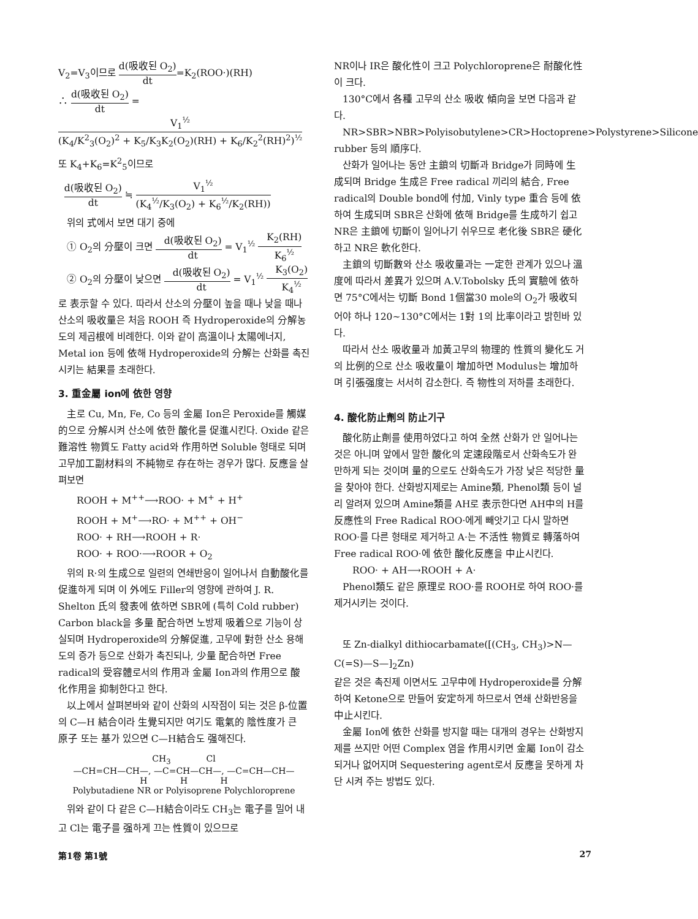V<sub>2</sub>=V<sub>3</sub>이므로 d(吸收된 O<sub>2</sub>) dt=K<sub>2</sub>(ROO·)(RH)
∴ d(吸收된 O<sub>2</sub>) dt = V<sub>1</sub><sup>½</sup> (K<sub>4</sub>/K<sup>2</sup><sub>3</sub>(O<sub>2</sub>)<sup>2</sup> + K<sub>5</sub>/K<sub>3</sub>K<sub>2</sub>(O<sub>2</sub>)(RH) + K<sub>6</sub>/K<sub>2</sub><sup>2</sup>(RH)<sup>2</sup>)<sup>½</sup>
또 K<sub>4</sub>+K<sub>6</sub>=K<sup>2</sup><sub>5</sub>이므로
d(吸收된 O<sub>2</sub>) dt ≒ V<sub>1</sub><sup>½</sup> (K<sub>4</sub><sup>½</sup>/K<sub>3</sub>(O<sub>2</sub>) + K<sub>6</sub><sup>½</sup>/K<sub>2</sub>(RH))
위의 式에서 보면 대기 중에
① O<sub>2</sub>의 分壓이 크면 d(吸收된 O<sub>2</sub>) dt = V<sub>1</sub><sup>½</sup> K<sub>2</sub>(RH) K<sub>6</sub><sup>½</sup>
② O<sub>2</sub>의 分壓이 낮으면 d(吸收된 O<sub>2</sub>) dt = V<sub>1</sub><sup>½</sup> K<sub>3</sub>(O<sub>2</sub>) K<sub>4</sub><sup>½</sup>
로 表示할 수 있다. 따라서 산소의 分壓이 높을 때나 낮을 때나 산소의 吸收量은 처음 ROOH 즉 Hydroperoxide의 分解농도의 제곱根에 비례한다. 이와 같이 高溫이나 太陽에너지, Metal ion 등에 依해 Hydroperoxide의 分解는 산화를 촉진시키는 結果를 초래한다.
3. 重金屬 ion에 依한 영향
主로 Cu, Mn, Fe, Co 등의 金屬 Ion은 Peroxide를 觸媒的으로 分解시켜 산소에 依한 酸化를 促進시킨다. Oxide 같은 難溶性 物質도 Fatty acid와 作用하면 Soluble 형태로 되며 고무加工副材料의 不純物로 存在하는 경우가 많다. 反應을 살펴보면
ROOH + M<sup>++</sup>⟶ROO· + M<sup>+</sup> + H<sup>+</sup>
ROOH + M<sup>+</sup>⟶RO· + M<sup>++</sup> + OH<sup>−</sup>
ROO· + RH⟶ROOH + R·
ROO· + ROO·⟶ROOR + O<sub>2</sub>
위의 R·의 生成으로 일련의 연쇄반응이 일어나서 自動酸化를 促進하게 되며 이 外에도 Filler의 영향에 관하여 J. R. Shelton 氏의 發表에 依하면 SBR에 (특히 Cold rubber) Carbon black을 多量 配合하면 노방제 吸着으로 기능이 상실되며 Hydroperoxide의 分解促進, 고무에 對한 산소 용해도의 증가 등으로 산화가 촉진되나, 少量 配合하면 Free radical의 受容體로서의 作用과 金屬 Ion과의 作用으로 酸化作用을 抑制한다고 한다.
以上에서 살펴본바와 같이 산화의 시작점이 되는 것은 β-位置의 C—H 結合이라 生覺되지만 여기도 電氣的 陰性度가 큰 原子 또는 基가 있으면 C—H結合도 强해진다.
CH<sub>3</sub> Cl
—CH=CH—CH—, —C=CH—CH—, —C=CH—CH—
H H H
Polybutadiene NR or Polyisoprene Polychloroprene
위와 같이 다 같은 C—H結合이라도 CH<sub>3</sub>는 電子를 밀어 내고 Cl는 電子를 强하게 끄는 性質이 있으므로
NR이나 IR은 酸化性이 크고 Polychloroprene은 耐酸化性이 크다.
130°C에서 各種 고무의 산소 吸收 傾向을 보면 다음과 같다.
NR>SBR>NBR>Polyisobutylene>CR>Hoctoprene>Polystyrene>Silicone rubber 등의 順序다.
산화가 일어나는 동안 主鎖의 切斷과 Bridge가 同時에 生成되며 Bridge 生成은 Free radical 끼리의 結合, Free radical의 Double bond에 付加, Vinly type 重合 등에 依하여 生成되며 SBR은 산화에 依해 Bridge를 生成하기 쉽고 NR은 主鎖에 切斷이 일어나기 쉬우므로 老化後 SBR은 硬化하고 NR은 軟化한다.
主鎖의 切斷數와 산소 吸收量과는 一定한 관계가 있으나 溫度에 따라서 差異가 있으며 A.V.Tobolsky 氏의 實驗에 依하면 75°C에서는 切斷 Bond 1個當30 mole의 O<sub>2</sub>가 吸收되어야 하나 120~130°C에서는 1對 1의 比率이라고 밝힌바 있다.
따라서 산소 吸收量과 加黃고무의 物理的 性質의 變化도 거의 比例的으로 산소 吸收量이 增加하면 Modulus는 增加하며 引張强度는 서서히 감소한다. 즉 物性의 저하를 초래한다.
4. 酸化防止劑의 防止기구
酸化防止劑를 使用하였다고 하여 全然 산화가 안 일어나는 것은 아니며 앞에서 말한 酸化의 定速段階로서 산화속도가 완만하게 되는 것이며 量的으로도 산화속도가 가장 낮은 적당한 量을 찾아야 한다. 산화방지제로는 Amine類, Phenol類 등이 널리 알려져 있으며 Amine類를 AH로 表示한다면 AH中의 H를 反應性의 Free Radical ROO·에게 빼앗기고 다시 말하면 ROO·를 다른 형태로 제거하고 A·는 不活性 物質로 轉落하여 Free radical ROO·에 依한 酸化反應을 中止시킨다.
ROO· + AH⟶ROOH + A·
Phenol類도 같은 原理로 ROO·를 ROOH로 하여 ROO·를 제거시키는 것이다.
또 Zn-dialkyl dithiocarbamate([(CH<sub>3</sub>, CH<sub>3</sub>)>N—C(=S)—S—]<sub>2</sub>Zn)
같은 것은 촉진제 이면서도 고무中에 Hydroperoxide를 分解하여 Ketone으로 만들어 安定하게 하므로서 연쇄 산화반응을 中止시킨다.
金屬 Ion에 依한 산화를 방지할 때는 대개의 경우는 산화방지제를 쓰지만 어떤 Complex 염을 作用시키면 金屬 Ion이 감소되거나 없어지며 Sequestering agent로서 反應을 못하게 차단 시켜 주는 방법도 있다.
第1卷 第1號 27